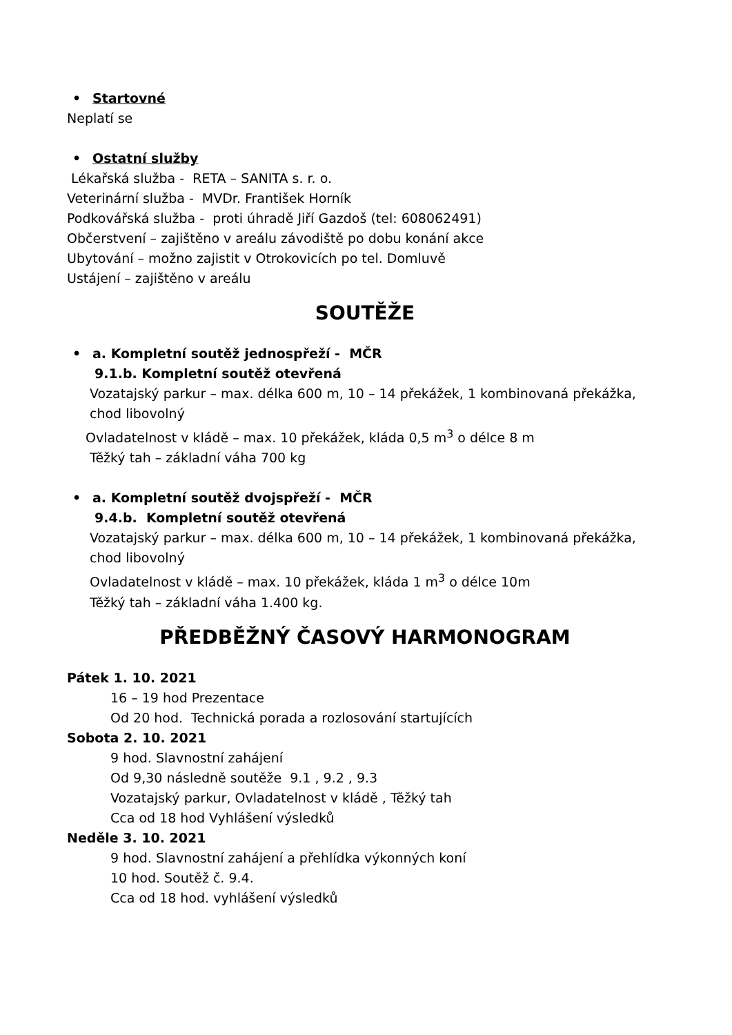• Startovné
Neplatí se
• Ostatní služby
Lékařská služba - RETA – SANITA s. r. o.
Veterinární služba - MVDr. František Horník
Podkovářská služba - proti úhradě Jiří Gazdoš (tel: 608062491)
Občerstvení – zajištěno v areálu závodiště po dobu konání akce
Ubytování – možno zajistit v Otrokovicích po tel. Domluvě
Ustájení – zajištěno v areálu
SOUTĚŽE
• a. Kompletní soutěž jednospřeží - MČR
9.1.b. Kompletní soutěž otevřená
Vozatajský parkur – max. délka 600 m, 10 – 14 překážek, 1 kombinovaná překážka, chod libovolný
Ovladatelnost v kládě – max. 10 překážek, kláda 0,5 m<sup>3</sup> o délce 8 m
Těžký tah – základní váha 700 kg
• a. Kompletní soutěž dvojspřeží - MČR
9.4.b. Kompletní soutěž otevřená
Vozatajský parkur – max. délka 600 m, 10 – 14 překážek, 1 kombinovaná překážka, chod libovolný
Ovladatelnost v kládě – max. 10 překážek, kláda 1 m<sup>3</sup> o délce 10m
Těžký tah – základní váha 1.400 kg.
PŘEDBĚŽNÝ ČASOVÝ HARMONOGRAM
Pátek 1. 10. 2021
16 – 19 hod Prezentace
Od 20 hod. Technická porada a rozlosování startujících
Sobota 2. 10. 2021
9 hod. Slavnostní zahájení
Od 9,30 následně soutěže 9.1 , 9.2 , 9.3
Vozatajský parkur, Ovladatelnost v kládě , Těžký tah
Cca od 18 hod Vyhlášení výsledků
Neděle 3. 10. 2021
9 hod. Slavnostní zahájení a přehlídka výkonných koní
10 hod. Soutěž č. 9.4.
Cca od 18 hod. vyhlášení výsledků